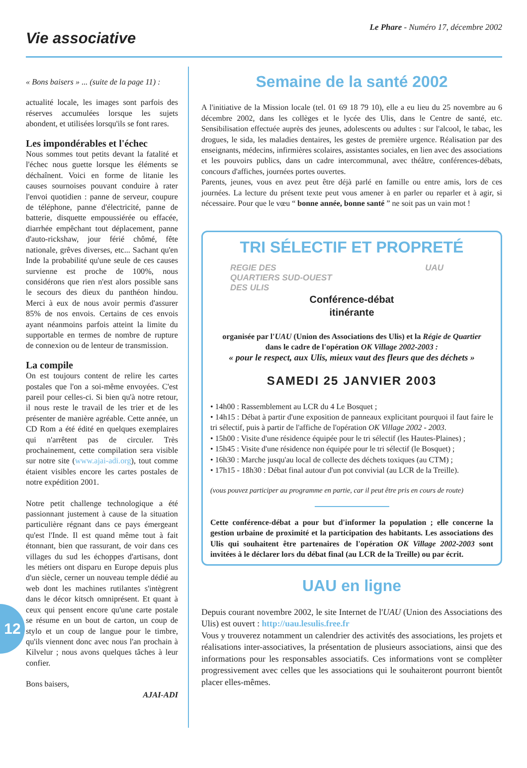Vie associative
Le Phare - Numéro 17, décembre 2002
« Bons baisers » ... (suite de la page 11) :
actualité locale, les images sont parfois des réserves accumulées lorsque les sujets abondent, et utilisées lorsqu'ils se font rares.
Les impondérables et l'échec
Nous sommes tout petits devant la fatalité et l'échec nous guette lorsque les éléments se déchaînent. Voici en forme de litanie les causes sournoises pouvant conduire à rater l'envoi quotidien : panne de serveur, coupure de téléphone, panne d'électricité, panne de batterie, disquette empoussiérée ou effacée, diarrhée empêchant tout déplacement, panne d'auto-rickshaw, jour férié chômé, fête nationale, grêves diverses, etc... Sachant qu'en Inde la probabilité qu'une seule de ces causes survienne est proche de 100%, nous considérons que rien n'est alors possible sans le secours des dieux du panthéon hindou. Merci à eux de nous avoir permis d'assurer 85% de nos envois. Certains de ces envois ayant néanmoins parfois atteint la limite du supportable en termes de nombre de rupture de connexion ou de lenteur de transmission.
La compile
On est toujours content de relire les cartes postales que l'on a soi-même envoyées. C'est pareil pour celles-ci. Si bien qu'à notre retour, il nous reste le travail de les trier et de les présenter de manière agréable. Cette année, un CD Rom a été édité en quelques exemplaires qui n'arrêtent pas de circuler. Très prochainement, cette compilation sera visible sur notre site (www.ajai-adi.org), tout comme étaient visibles encore les cartes postales de notre expédition 2001.
Notre petit challenge technologique a été passionnant justement à cause de la situation particulière régnant dans ce pays émergeant qu'est l'Inde. Il est quand même tout à fait étonnant, bien que rassurant, de voir dans ces villages du sud les échoppes d'artisans, dont les métiers ont disparu en Europe depuis plus d'un siècle, cerner un nouveau temple dédié au web dont les machines rutilantes s'intègrent dans le décor kitsch omniprésent. Et quant à ceux qui pensent encore qu'une carte postale se résume en un bout de carton, un coup de stylo et un coup de langue pour le timbre, qu'ils viennent donc avec nous l'an prochain à Kilvelur ; nous avons quelques tâches à leur confier.
Bons baisers,
AJAI-ADI
Semaine de la santé 2002
A l'initiative de la Mission locale (tel. 01 69 18 79 10), elle a eu lieu du 25 novembre au 6 décembre 2002, dans les collèges et le lycée des Ulis, dans le Centre de santé, etc. Sensibilisation effectuée auprès des jeunes, adolescents ou adultes : sur l'alcool, le tabac, les drogues, le sida, les maladies dentaires, les gestes de première urgence. Réalisation par des enseignants, médecins, infirmières scolaires, assistantes sociales, en lien avec des associations et les pouvoirs publics, dans un cadre intercommunal, avec théâtre, conférences-débats, concours d'affiches, journées portes ouvertes.
Parents, jeunes, vous en avez peut être déjà parlé en famille ou entre amis, lors de ces journées. La lecture du présent texte peut vous amener à en parler ou reparler et à agir, si nécessaire. Pour que le vœu “ bonne année, bonne santé ” ne soit pas un vain mot !
TRI SÉLECTIF ET PROPRETÉ
REGIE DES
QUARTIERS SUD-OUEST
DES ULIS
UAU
Conférence-débat
itinérante
organisée par l'UAU (Union des Associations des Ulis) et la Régie de Quartier
dans le cadre de l'opération OK Village 2002-2003 :
« pour le respect, aux Ulis, mieux vaut des fleurs que des déchets »
SAMEDI 25 JANVIER 2003
• 14h00 : Rassemblement au LCR du 4 Le Bosquet ;
• 14h15 : Débat à partir d'une exposition de panneaux explicitant pourquoi il faut faire le tri sélectif, puis à partir de l'affiche de l'opération OK Village 2002 - 2003.
• 15h00 : Visite d'une résidence équipée pour le tri sélectif (les Hautes-Plaines) ;
• 15h45 : Visite d'une résidence non équipée pour le tri sélectif (le Bosquet) ;
• 16h30 : Marche jusqu'au local de collecte des déchets toxiques (au CTM) ;
• 17h15 - 18h30 : Débat final autour d'un pot convivial (au LCR de la Treille).
(vous pouvez participer au programme en partie, car il peut être pris en cours de route)
Cette conférence-débat a pour but d'informer la population ; elle concerne la gestion urbaine de proximité et la participation des habitants. Les associations des Ulis qui souhaitent être partenaires de l'opération OK Village 2002-2003 sont invitées à le déclarer lors du débat final (au LCR de la Treille) ou par écrit.
UAU en ligne
Depuis courant novembre 2002, le site Internet de l'UAU (Union des Associations des Ulis) est ouvert : http://uau.lesulis.free.fr
Vous y trouverez notamment un calendrier des activités des associations, les projets et réalisations inter-associatives, la présentation de plusieurs associations, ainsi que des informations pour les responsables associatifs. Ces informations vont se complèter progressivement avec celles que les associations qui le souhaiteront pourront bientôt placer elles-mêmes.
12